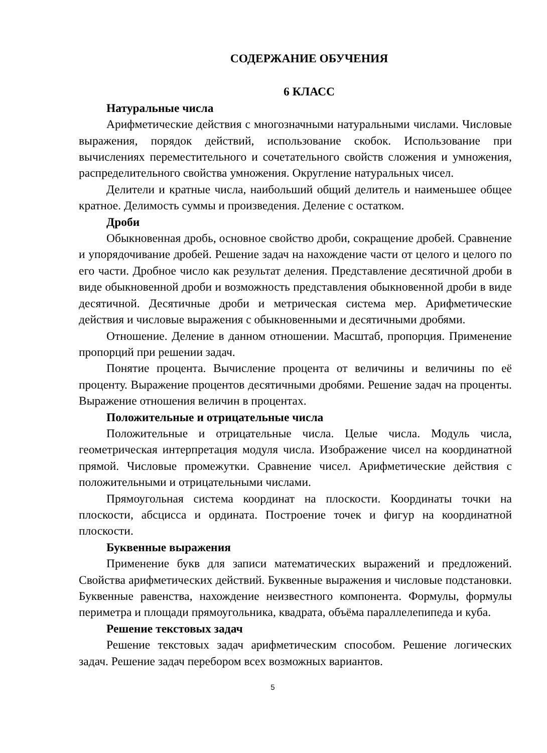СОДЕРЖАНИЕ ОБУЧЕНИЯ
6 КЛАСС
Натуральные числа
Арифметические действия с многозначными натуральными числами. Числовые выражения, порядок действий, использование скобок. Использование при вычислениях переместительного и сочетательного свойств сложения и умножения, распределительного свойства умножения. Округление натуральных чисел.
Делители и кратные числа, наибольший общий делитель и наименьшее общее кратное. Делимость суммы и произведения. Деление с остатком.
Дроби
Обыкновенная дробь, основное свойство дроби, сокращение дробей. Сравнение и упорядочивание дробей. Решение задач на нахождение части от целого и целого по его части. Дробное число как результат деления. Представление десятичной дроби в виде обыкновенной дроби и возможность представления обыкновенной дроби в виде десятичной. Десятичные дроби и метрическая система мер. Арифметические действия и числовые выражения с обыкновенными и десятичными дробями.
Отношение. Деление в данном отношении. Масштаб, пропорция. Применение пропорций при решении задач.
Понятие процента. Вычисление процента от величины и величины по её проценту. Выражение процентов десятичными дробями. Решение задач на проценты. Выражение отношения величин в процентах.
Положительные и отрицательные числа
Положительные и отрицательные числа. Целые числа. Модуль числа, геометрическая интерпретация модуля числа. Изображение чисел на координатной прямой. Числовые промежутки. Сравнение чисел. Арифметические действия с положительными и отрицательными числами.
Прямоугольная система координат на плоскости. Координаты точки на плоскости, абсцисса и ордината. Построение точек и фигур на координатной плоскости.
Буквенные выражения
Применение букв для записи математических выражений и предложений. Свойства арифметических действий. Буквенные выражения и числовые подстановки. Буквенные равенства, нахождение неизвестного компонента. Формулы, формулы периметра и площади прямоугольника, квадрата, объёма параллелепипеда и куба.
Решение текстовых задач
Решение текстовых задач арифметическим способом. Решение логических задач. Решение задач перебором всех возможных вариантов.
5